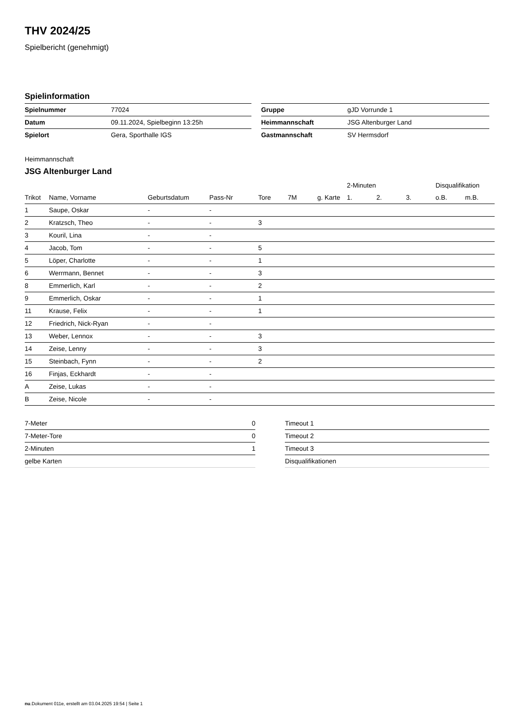THV 2024/25
Spielbericht (genehmigt)
Spielinformation
| Spielnummer | 77024 |
| Datum | 09.11.2024, Spielbeginn 13:25h |
| Spielort | Gera, Sporthalle IGS |
| Gruppe | gJD Vorrunde 1 |
| Heimmannschaft | JSG Altenburger Land |
| Gastmannschaft | SV Hermsdorf |
Heimmannschaft
JSG Altenburger Land
| | | | | | | | 2-Minuten | | | Disqualifikation | |
| --- | --- | --- | --- | --- | --- | --- | --- | --- | --- | --- | --- |
| Trikot | Name, Vorname | Geburtsdatum | Pass-Nr | Tore | 7M | g. Karte | 1. | 2. | 3. | o.B. | m.B. |
| 1 | Saupe, Oskar | - | - | | | | | | | | |
| 2 | Kratzsch, Theo | - | - | 3 | | | | | | | |
| 3 | Kouril, Lina | - | - | | | | | | | | |
| 4 | Jacob, Tom | - | - | 5 | | | | | | | |
| 5 | Löper, Charlotte | - | - | 1 | | | | | | | |
| 6 | Werrmann, Bennet | - | - | 3 | | | | | | | |
| 8 | Emmerlich, Karl | - | - | 2 | | | | | | | |
| 9 | Emmerlich, Oskar | - | - | 1 | | | | | | | |
| 11 | Krause, Felix | - | - | 1 | | | | | | | |
| 12 | Friedrich, Nick-Ryan | - | - | | | | | | | | |
| 13 | Weber, Lennox | - | - | 3 | | | | | | | |
| 14 | Zeise, Lenny | - | - | 3 | | | | | | | |
| 15 | Steinbach, Fynn | - | - | 2 | | | | | | | |
| 16 | Finjas, Eckhardt | - | - | | | | | | | | |
| A | Zeise, Lukas | - | - | | | | | | | | |
| B | Zeise, Nicole | - | - | | | | | | | | |
| 7-Meter | 0 |
| 7-Meter-Tore | 0 |
| 2-Minuten | 1 |
| gelbe Karten | |
| Timeout 1 |
| Timeout 2 |
| Timeout 3 |
| Disqualifikationen |
nu.Dokument 011e, erstellt am 03.04.2025 19:54 | Seite 1